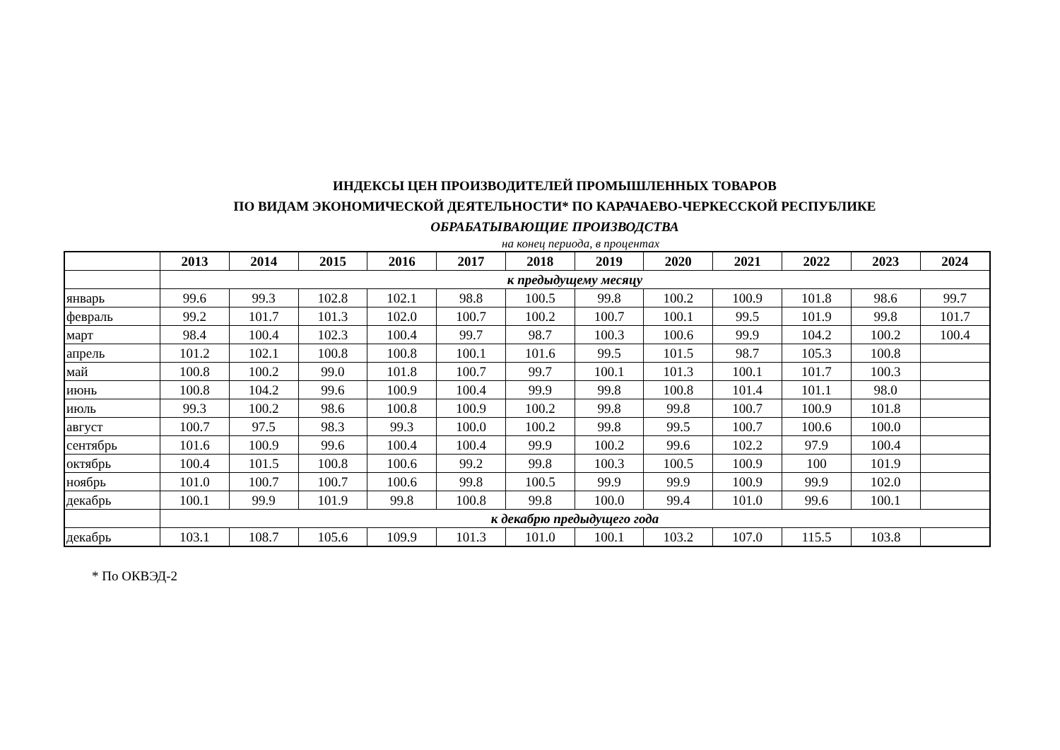ИНДЕКСЫ ЦЕН ПРОИЗВОДИТЕЛЕЙ ПРОМЫШЛЕННЫХ ТОВАРОВ
ПО ВИДАМ ЭКОНОМИЧЕСКОЙ ДЕЯТЕЛЬНОСТИ* ПО КАРАЧАЕВО-ЧЕРКЕССКОЙ РЕСПУБЛИКЕ
ОБРАБАТЫВАЮЩИЕ ПРОИЗВОДСТВА
на конец периода, в процентах
| | 2013 | 2014 | 2015 | 2016 | 2017 | 2018 | 2019 | 2020 | 2021 | 2022 | 2023 | 2024 |
| --- | --- | --- | --- | --- | --- | --- | --- | --- | --- | --- | --- | --- |
| | к предыдущему месяцу | | | | | | | | | | | |
| январь | 99.6 | 99.3 | 102.8 | 102.1 | 98.8 | 100.5 | 99.8 | 100.2 | 100.9 | 101.8 | 98.6 | 99.7 |
| февраль | 99.2 | 101.7 | 101.3 | 102.0 | 100.7 | 100.2 | 100.7 | 100.1 | 99.5 | 101.9 | 99.8 | 101.7 |
| март | 98.4 | 100.4 | 102.3 | 100.4 | 99.7 | 98.7 | 100.3 | 100.6 | 99.9 | 104.2 | 100.2 | 100.4 |
| апрель | 101.2 | 102.1 | 100.8 | 100.8 | 100.1 | 101.6 | 99.5 | 101.5 | 98.7 | 105.3 | 100.8 | |
| май | 100.8 | 100.2 | 99.0 | 101.8 | 100.7 | 99.7 | 100.1 | 101.3 | 100.1 | 101.7 | 100.3 | |
| июнь | 100.8 | 104.2 | 99.6 | 100.9 | 100.4 | 99.9 | 99.8 | 100.8 | 101.4 | 101.1 | 98.0 | |
| июль | 99.3 | 100.2 | 98.6 | 100.8 | 100.9 | 100.2 | 99.8 | 99.8 | 100.7 | 100.9 | 101.8 | |
| август | 100.7 | 97.5 | 98.3 | 99.3 | 100.0 | 100.2 | 99.8 | 99.5 | 100.7 | 100.6 | 100.0 | |
| сентябрь | 101.6 | 100.9 | 99.6 | 100.4 | 100.4 | 99.9 | 100.2 | 99.6 | 102.2 | 97.9 | 100.4 | |
| октябрь | 100.4 | 101.5 | 100.8 | 100.6 | 99.2 | 99.8 | 100.3 | 100.5 | 100.9 | 100 | 101.9 | |
| ноябрь | 101.0 | 100.7 | 100.7 | 100.6 | 99.8 | 100.5 | 99.9 | 99.9 | 100.9 | 99.9 | 102.0 | |
| декабрь | 100.1 | 99.9 | 101.9 | 99.8 | 100.8 | 99.8 | 100.0 | 99.4 | 101.0 | 99.6 | 100.1 | |
| | к декабрю предыдущего года | | | | | | | | | | | |
| декабрь | 103.1 | 108.7 | 105.6 | 109.9 | 101.3 | 101.0 | 100.1 | 103.2 | 107.0 | 115.5 | 103.8 | |
* По ОКВЭД-2